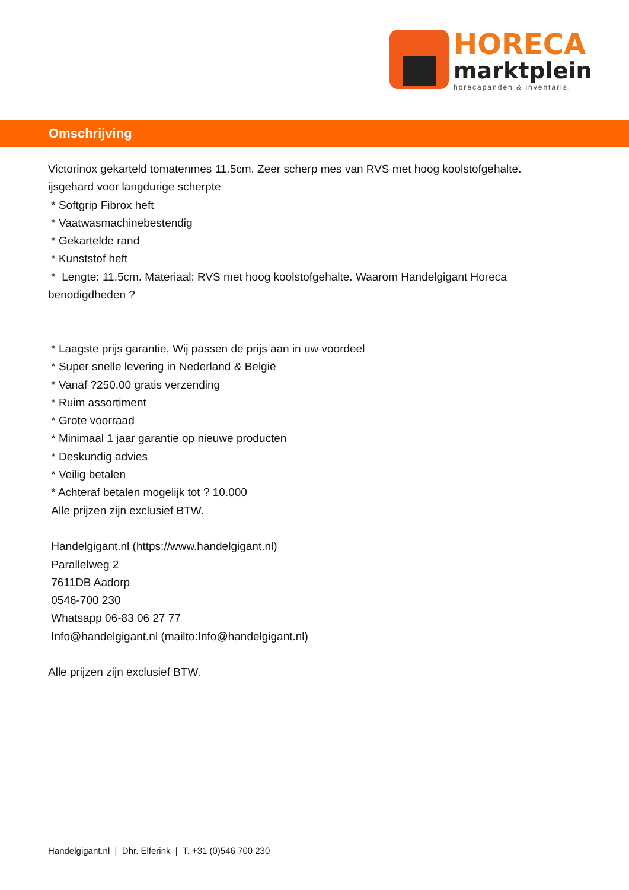HORECA
marktplein
horecapanden & inventaris.
Omschrijving
Victorinox gekarteld tomatenmes 11.5cm. Zeer scherp mes van RVS met hoog koolstofgehalte.
ijsgehard voor langdurige scherpte
* Softgrip Fibrox heft
* Vaatwasmachinebestendig
* Gekartelde rand
* Kunststof heft
* Lengte: 11.5cm. Materiaal: RVS met hoog koolstofgehalte. Waarom Handelgigant Horeca benodigdheden ?
* Laagste prijs garantie, Wij passen de prijs aan in uw voordeel
* Super snelle levering in Nederland & België
* Vanaf ?250,00 gratis verzending
* Ruim assortiment
* Grote voorraad
* Minimaal 1 jaar garantie op nieuwe producten
* Deskundig advies
* Veilig betalen
* Achteraf betalen mogelijk tot ? 10.000
Alle prijzen zijn exclusief BTW.
Handelgigant.nl (https://www.handelgigant.nl)
Parallelweg 2
7611DB Aadorp
0546-700 230
Whatsapp 06-83 06 27 77
Info@handelgigant.nl (mailto:Info@handelgigant.nl)
Alle prijzen zijn exclusief BTW.
Handelgigant.nl | Dhr. Elferink | T. +31 (0)546 700 230